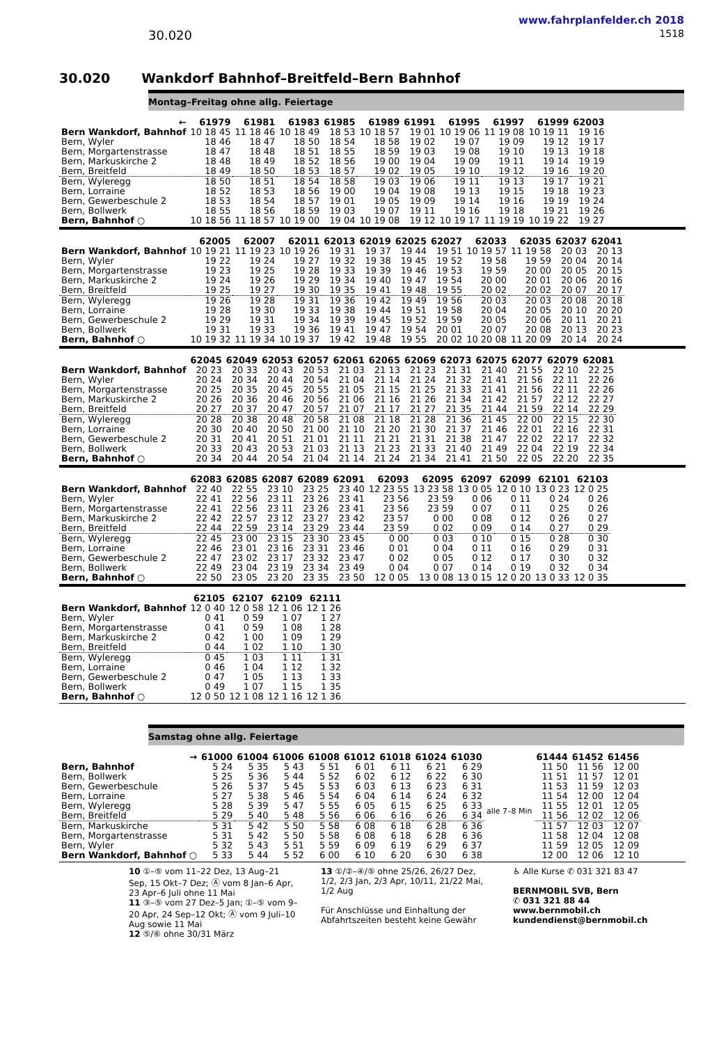www.fahrplanfelder.ch 2018
30.020 1518
30.020 Wankdorf Bahnhof–Breitfeld–Bern Bahnhof
Montag–Freitag ohne allg. Feiertage
| ← | 61979 | 61981 | 61983 | 61985 | 61989 | 61991 | 61995 | 61997 | 61999 | 62003 |
| --- | --- | --- | --- | --- | --- | --- | --- | --- | --- | --- |
| Bern Wankdorf, Bahnhof | 10 18 45 | 11 18 46 | 10 18 49 | 18 53 | 10 18 57 | 19 01 | 10 19 06 | 11 19 08 | 10 19 11 | 19 16 |
| Bern, Wyler | 18 46 | 18 47 | 18 50 | 18 54 | 18 58 | 19 02 | 19 07 | 19 09 | 19 12 | 19 17 |
| Bern, Morgartenstrasse | 18 47 | 18 48 | 18 51 | 18 55 | 18 59 | 19 03 | 19 08 | 19 10 | 19 13 | 19 18 |
| Bern, Markuskirche 2 | 18 48 | 18 49 | 18 52 | 18 56 | 19 00 | 19 04 | 19 09 | 19 11 | 19 14 | 19 19 |
| Bern, Breitfeld | 18 49 | 18 50 | 18 53 | 18 57 | 19 02 | 19 05 | 19 10 | 19 12 | 19 16 | 19 20 |
| Bern, Wyleregg | 18 50 | 18 51 | 18 54 | 18 58 | 19 03 | 19 06 | 19 11 | 19 13 | 19 17 | 19 21 |
| Bern, Lorraine | 18 52 | 18 53 | 18 56 | 19 00 | 19 04 | 19 08 | 19 13 | 19 15 | 19 18 | 19 23 |
| Bern, Gewerbeschule 2 | 18 53 | 18 54 | 18 57 | 19 01 | 19 05 | 19 09 | 19 14 | 19 16 | 19 19 | 19 24 |
| Bern, Bollwerk | 18 55 | 18 56 | 18 59 | 19 03 | 19 07 | 19 11 | 19 16 | 19 18 | 19 21 | 19 26 |
| Bern, Bahnhof ○ | 10 18 56 | 11 18 57 | 10 19 00 | 19 04 | 10 19 08 | 19 12 | 10 19 17 | 11 19 19 | 10 19 22 | 19 27 |
| | 62005 | 62007 | 62011 | 62013 | 62019 | 62025 | 62027 | 62033 | 62035 | 62037 | 62041 |
| --- | --- | --- | --- | --- | --- | --- | --- | --- | --- | --- | --- |
| Bern Wankdorf, Bahnhof | 10 19 21 | 11 19 23 | 10 19 26 | 19 31 | 19 37 | 19 44 | 19 51 | 10 19 57 | 11 19 58 | 20 03 | 20 13 |
| Bern, Wyler | 19 22 | 19 24 | 19 27 | 19 32 | 19 38 | 19 45 | 19 52 | 19 58 | 19 59 | 20 04 | 20 14 |
| Bern, Morgartenstrasse | 19 23 | 19 25 | 19 28 | 19 33 | 19 39 | 19 46 | 19 53 | 19 59 | 20 00 | 20 05 | 20 15 |
| Bern, Markuskirche 2 | 19 24 | 19 26 | 19 29 | 19 34 | 19 40 | 19 47 | 19 54 | 20 00 | 20 01 | 20 06 | 20 16 |
| Bern, Breitfeld | 19 25 | 19 27 | 19 30 | 19 35 | 19 41 | 19 48 | 19 55 | 20 02 | 20 02 | 20 07 | 20 17 |
| Bern, Wyleregg | 19 26 | 19 28 | 19 31 | 19 36 | 19 42 | 19 49 | 19 56 | 20 03 | 20 03 | 20 08 | 20 18 |
| Bern, Lorraine | 19 28 | 19 30 | 19 33 | 19 38 | 19 44 | 19 51 | 19 58 | 20 04 | 20 05 | 20 10 | 20 20 |
| Bern, Gewerbeschule 2 | 19 29 | 19 31 | 19 34 | 19 39 | 19 45 | 19 52 | 19 59 | 20 05 | 20 06 | 20 11 | 20 21 |
| Bern, Bollwerk | 19 31 | 19 33 | 19 36 | 19 41 | 19 47 | 19 54 | 20 01 | 20 07 | 20 08 | 20 13 | 20 23 |
| Bern, Bahnhof ○ | 10 19 32 | 11 19 34 | 10 19 37 | 19 42 | 19 48 | 19 55 | 20 02 | 10 20 08 | 11 20 09 | 20 14 | 20 24 |
| | 62045 | 62049 | 62053 | 62057 | 62061 | 62065 | 62069 | 62073 | 62075 | 62077 | 62079 | 62081 |
| --- | --- | --- | --- | --- | --- | --- | --- | --- | --- | --- | --- | --- |
| Bern Wankdorf, Bahnhof | 20 23 | 20 33 | 20 43 | 20 53 | 21 03 | 21 13 | 21 23 | 21 31 | 21 40 | 21 55 | 22 10 | 22 25 |
| Bern, Wyler | 20 24 | 20 34 | 20 44 | 20 54 | 21 04 | 21 14 | 21 24 | 21 32 | 21 41 | 21 56 | 22 11 | 22 26 |
| Bern, Morgartenstrasse | 20 25 | 20 35 | 20 45 | 20 55 | 21 05 | 21 15 | 21 25 | 21 33 | 21 41 | 21 56 | 22 11 | 22 26 |
| Bern, Markuskirche 2 | 20 26 | 20 36 | 20 46 | 20 56 | 21 06 | 21 16 | 21 26 | 21 34 | 21 42 | 21 57 | 22 12 | 22 27 |
| Bern, Breitfeld | 20 27 | 20 37 | 20 47 | 20 57 | 21 07 | 21 17 | 21 27 | 21 35 | 21 44 | 21 59 | 22 14 | 22 29 |
| Bern, Wyleregg | 20 28 | 20 38 | 20 48 | 20 58 | 21 08 | 21 18 | 21 28 | 21 36 | 21 45 | 22 00 | 22 15 | 22 30 |
| Bern, Lorraine | 20 30 | 20 40 | 20 50 | 21 00 | 21 10 | 21 20 | 21 30 | 21 37 | 21 46 | 22 01 | 22 16 | 22 31 |
| Bern, Gewerbeschule 2 | 20 31 | 20 41 | 20 51 | 21 01 | 21 11 | 21 21 | 21 31 | 21 38 | 21 47 | 22 02 | 22 17 | 22 32 |
| Bern, Bollwerk | 20 33 | 20 43 | 20 53 | 21 03 | 21 13 | 21 23 | 21 33 | 21 40 | 21 49 | 22 04 | 22 19 | 22 34 |
| Bern, Bahnhof ○ | 20 34 | 20 44 | 20 54 | 21 04 | 21 14 | 21 24 | 21 34 | 21 41 | 21 50 | 22 05 | 22 20 | 22 35 |
| | 62083 | 62085 | 62087 | 62089 | 62091 | 62093 | 62095 | 62097 | 62099 | 62101 | 62103 |
| --- | --- | --- | --- | --- | --- | --- | --- | --- | --- | --- | --- |
| Bern Wankdorf, Bahnhof | 22 40 | 22 55 | 23 10 | 23 25 | 23 40 | 12 23 55 | 13 23 58 | 13 0 05 | 12 0 10 | 13 0 23 | 12 0 25 |
| Bern, Wyler | 22 41 | 22 56 | 23 11 | 23 26 | 23 41 | 23 56 | 23 59 | 0 06 | 0 11 | 0 24 | 0 26 |
| Bern, Morgartenstrasse | 22 41 | 22 56 | 23 11 | 23 26 | 23 41 | 23 56 | 23 59 | 0 07 | 0 11 | 0 25 | 0 26 |
| Bern, Markuskirche 2 | 22 42 | 22 57 | 23 12 | 23 27 | 23 42 | 23 57 | 0 00 | 0 08 | 0 12 | 0 26 | 0 27 |
| Bern, Breitfeld | 22 44 | 22 59 | 23 14 | 23 29 | 23 44 | 23 59 | 0 02 | 0 09 | 0 14 | 0 27 | 0 29 |
| Bern, Wyleregg | 22 45 | 23 00 | 23 15 | 23 30 | 23 45 | 0 00 | 0 03 | 0 10 | 0 15 | 0 28 | 0 30 |
| Bern, Lorraine | 22 46 | 23 01 | 23 16 | 23 31 | 23 46 | 0 01 | 0 04 | 0 11 | 0 16 | 0 29 | 0 31 |
| Bern, Gewerbeschule 2 | 22 47 | 23 02 | 23 17 | 23 32 | 23 47 | 0 02 | 0 05 | 0 12 | 0 17 | 0 30 | 0 32 |
| Bern, Bollwerk | 22 49 | 23 04 | 23 19 | 23 34 | 23 49 | 0 04 | 0 07 | 0 14 | 0 19 | 0 32 | 0 34 |
| Bern, Bahnhof ○ | 22 50 | 23 05 | 23 20 | 23 35 | 23 50 | 12 0 05 | 13 0 08 | 13 0 15 | 12 0 20 | 13 0 33 | 12 0 35 |
| | 62105 | 62107 | 62109 | 62111 |
| --- | --- | --- | --- | --- |
| Bern Wankdorf, Bahnhof | 12 0 40 | 12 0 58 | 12 1 06 | 12 1 26 |
| Bern, Wyler | 0 41 | 0 59 | 1 07 | 1 27 |
| Bern, Morgartenstrasse | 0 41 | 0 59 | 1 08 | 1 28 |
| Bern, Markuskirche 2 | 0 42 | 1 00 | 1 09 | 1 29 |
| Bern, Breitfeld | 0 44 | 1 02 | 1 10 | 1 30 |
| Bern, Wyleregg | 0 45 | 1 03 | 1 11 | 1 31 |
| Bern, Lorraine | 0 46 | 1 04 | 1 12 | 1 32 |
| Bern, Gewerbeschule 2 | 0 47 | 1 05 | 1 13 | 1 33 |
| Bern, Bollwerk | 0 49 | 1 07 | 1 15 | 1 35 |
| Bern, Bahnhof ○ | 12 0 50 | 12 1 08 | 12 1 16 | 12 1 36 |
Samstag ohne allg. Feiertage
| → | 61000 | 61004 | 61006 | 61008 | 61012 | 61018 | 61024 | 61030 | | 61444 | 61452 | 61456 |
| --- | --- | --- | --- | --- | --- | --- | --- | --- | --- | --- | --- | --- |
| Bern, Bahnhof | 5 24 | 5 35 | 5 43 | 5 51 | 6 01 | 6 11 | 6 21 | 6 29 | alle 7–8 Min | 11 50 | 11 56 | 12 00 |
| Bern, Bollwerk | 5 25 | 5 36 | 5 44 | 5 52 | 6 02 | 6 12 | 6 22 | 6 30 | | 11 51 | 11 57 | 12 01 |
| Bern, Gewerbeschule | 5 26 | 5 37 | 5 45 | 5 53 | 6 03 | 6 13 | 6 23 | 6 31 | | 11 53 | 11 59 | 12 03 |
| Bern, Lorraine | 5 27 | 5 38 | 5 46 | 5 54 | 6 04 | 6 14 | 6 24 | 6 32 | | 11 54 | 12 00 | 12 04 |
| Bern, Wyleregg | 5 28 | 5 39 | 5 47 | 5 55 | 6 05 | 6 15 | 6 25 | 6 33 | | 11 55 | 12 01 | 12 05 |
| Bern, Breitfeld | 5 29 | 5 40 | 5 48 | 5 56 | 6 06 | 6 16 | 6 26 | 6 34 | | 11 56 | 12 02 | 12 06 |
| Bern, Markuskirche | 5 31 | 5 42 | 5 50 | 5 58 | 6 08 | 6 18 | 6 28 | 6 36 | | 11 57 | 12 03 | 12 07 |
| Bern, Morgartenstrasse | 5 31 | 5 42 | 5 50 | 5 58 | 6 08 | 6 18 | 6 28 | 6 36 | | 11 58 | 12 04 | 12 08 |
| Bern, Wyler | 5 32 | 5 43 | 5 51 | 5 59 | 6 09 | 6 19 | 6 29 | 6 37 | | 11 59 | 12 05 | 12 09 |
| Bern Wankdorf, Bahnhof ○ | 5 33 | 5 44 | 5 52 | 6 00 | 6 10 | 6 20 | 6 30 | 6 38 | | 12 00 | 12 06 | 12 10 |
10 ①–⑤ vom 11–22 Dez, 13 Aug–21 Sep, 15 Okt–7 Dez; Ⓐ vom 8 Jan–6 Apr, 23 Apr–6 Juli ohne 11 Mai
11 ③–⑤ vom 27 Dez–5 Jan; ①–⑤ vom 9–20 Apr, 24 Sep–12 Okt; Ⓐ vom 9 Juli–10 Aug sowie 11 Mai
12 ⑤/⑥ ohne 30/31 März
13 ①/②–④/⑤ ohne 25/26, 26/27 Dez, 1/2, 2/3 Jan, 2/3 Apr, 10/11, 21/22 Mai, 1/2 Aug
Für Anschlüsse und Einhaltung der Abfahrtszeiten besteht keine Gewähr
♿ Alle Kurse ✆ 031 321 83 47
BERNMOBIL SVB, Bern
✆ 031 321 88 44
www.bernmobil.ch
kundendienst@bernmobil.ch